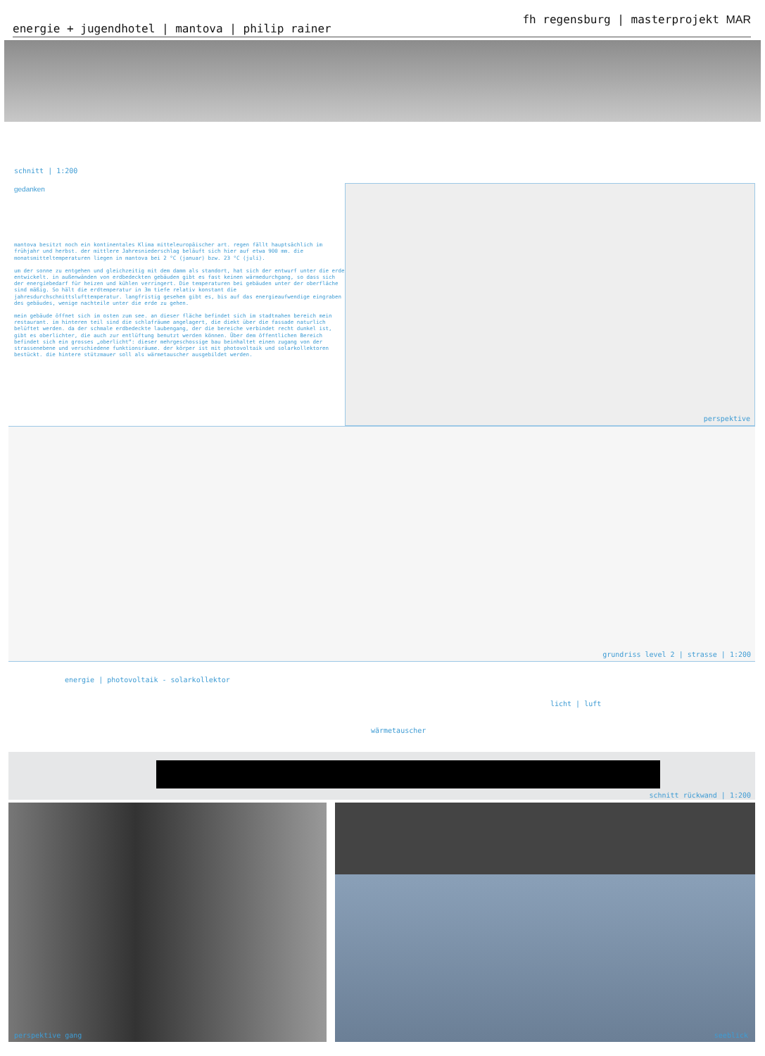energie + jugendhotel | mantova | philip rainer fh regensburg | masterprojekt MAR
schnitt | 1:200
gedanken
mantova besitzt noch ein kontinentales Klima mitteleuropäischer art. regen fällt hauptsächlich im frühjahr und herbst. der mittlere Jahresniederschlag beläuft sich hier auf etwa 900 mm. die monatsmitteltemperaturen liegen in mantova bei 2 °C (januar) bzw. 23 °C (juli).
um der sonne zu entgehen und gleichzeitig mit dem damm als standort, hat sich der entwurf unter die erde entwickelt. in außenwänden von erdbedeckten gebäuden gibt es fast keinen wärmedurchgang, so dass sich der energiebedarf für heizen und kühlen verringert. Die temperaturen bei gebäuden unter der oberfläche sind mäßig. So hält die erdtemperatur in 3m tiefe relativ konstant die jahresdurchschnittslufttemperatur. langfristig gesehen gibt es, bis auf das energieaufwendige eingraben des gebäudes, wenige nachteile unter die erde zu gehen.
mein gebäude öffnet sich im osten zum see. an dieser fläche befindet sich im stadtnahen bereich mein restaurant. im hinteren teil sind die schlafräume angelagert, die diekt über die fassade naturlich belüftet werden. da der schmale erdbedeckte laubengang, der die bereiche verbindet recht dunkel ist, gibt es oberlichter, die auch zur entlüftung benutzt werden können. Über dem öffentlichen Bereich befindet sich ein grosses „oberlicht“: dieser mehrgeschossige bau beinhaltet einen zugang von der strassenebene und verschiedene funktionsräume. der körper ist mit photovoltaik und solarkollektoren bestückt. die hintere stützmauer soll als wärmetauscher ausgebildet werden.
perspektive
grundriss level 2 | strasse | 1:200
energie | photovoltaik - solarkollektor
licht | luft
wärmetauscher
schnitt rückwand | 1:200
perspektive gang
seeblick